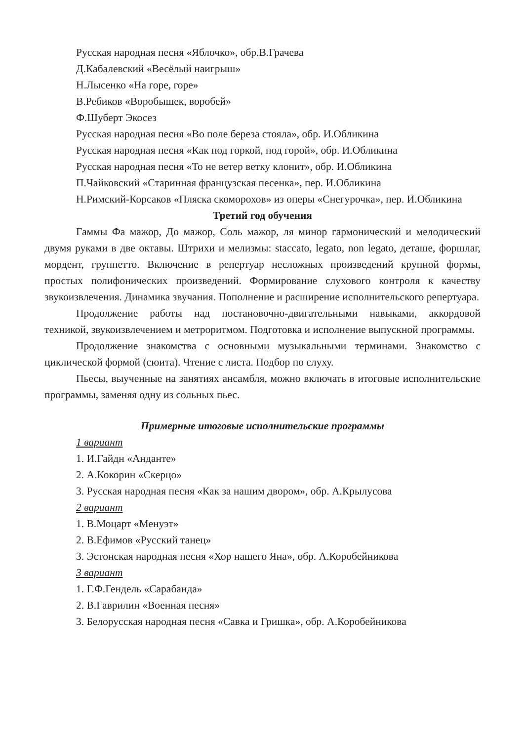Русская народная песня «Яблочко», обр.В.Грачева
Д.Кабалевский «Весёлый наигрыш»
Н.Лысенко «На горе, горе»
В.Ребиков «Воробышек, воробей»
Ф.Шуберт Экосез
Русская народная песня «Во поле береза стояла», обр. И.Обликина
Русская народная песня «Как под горкой, под горой», обр. И.Обликина
Русская народная песня «То не ветер ветку клонит», обр. И.Обликина
П.Чайковский «Старинная французская песенка», пер. И.Обликина
Н.Римский-Корсаков «Пляска скоморохов» из оперы «Снегурочка», пер. И.Обликина
Третий год обучения
Гаммы Фа мажор, До мажор, Соль мажор, ля минор гармонический и мелодический двумя руками в две октавы. Штрихи и мелизмы: staccato, legato, non legato, деташе, форшлаг, мордент, группетто. Включение в репертуар несложных произведений крупной формы, простых полифонических произведений. Формирование слухового контроля к качеству звукоизвлечения. Динамика звучания. Пополнение и расширение исполнительского репертуара.
Продолжение работы над постановочно-двигательными навыками, аккордовой техникой, звукоизвлечением и метроритмом. Подготовка и исполнение выпускной программы.
Продолжение знакомства с основными музыкальными терминами. Знакомство с циклической формой (сюита). Чтение с листа. Подбор по слуху.
Пьесы, выученные на занятиях ансамбля, можно включать в итоговые исполнительские программы, заменяя одну из сольных пьес.
Примерные итоговые исполнительские программы
1 вариант
1. И.Гайдн «Анданте»
2. А.Кокорин «Скерцо»
3. Русская народная песня «Как за нашим двором», обр. А.Крылусова
2 вариант
1. В.Моцарт «Менуэт»
2. В.Ефимов «Русский танец»
3. Эстонская народная песня «Хор нашего Яна», обр. А.Коробейникова
3 вариант
1. Г.Ф.Гендель «Сарабанда»
2. В.Гаврилин «Военная песня»
3. Белорусская народная песня «Савка и Гришка», обр. А.Коробейникова